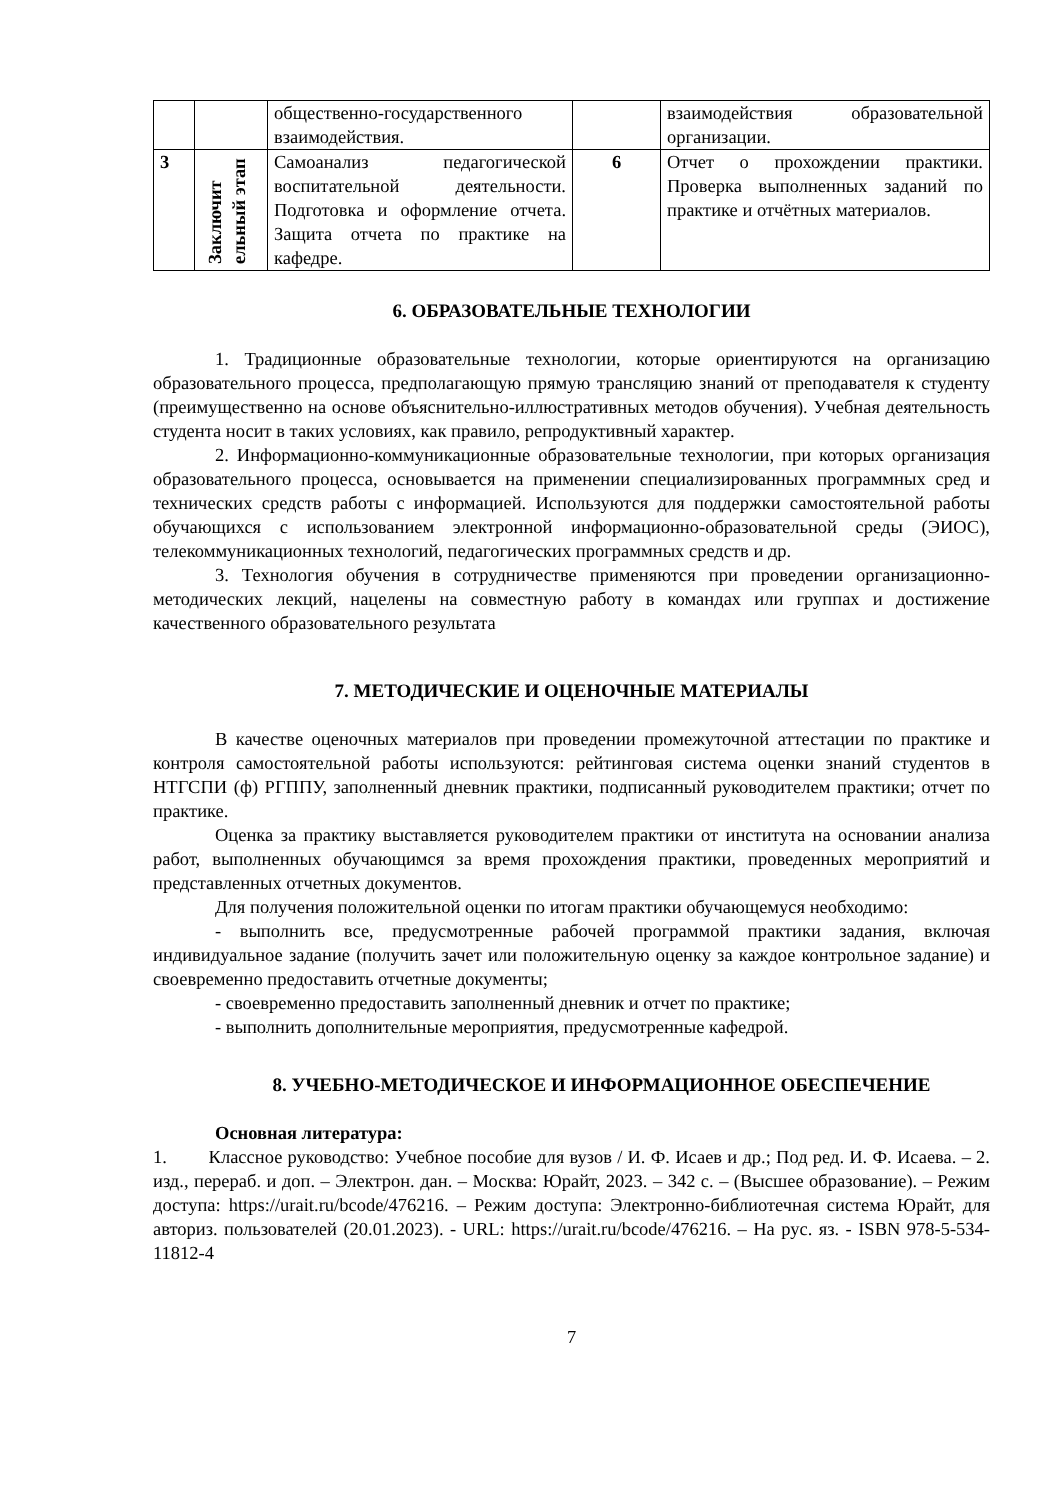| | | общественно-государственного взаимодействия. | | взаимодействия образовательной организации. |
| 3 | Заключит ельный этап | Самоанализ педагогической воспитательной деятельности. Подготовка и оформление отчета. Защита отчета по практике на кафедре. | 6 | Отчет о прохождении практики. Проверка выполненных заданий по практике и отчётных материалов. |
6. ОБРАЗОВАТЕЛЬНЫЕ ТЕХНОЛОГИИ
1. Традиционные образовательные технологии, которые ориентируются на организацию образовательного процесса, предполагающую прямую трансляцию знаний от преподавателя к студенту (преимущественно на основе объяснительно-иллюстративных методов обучения). Учебная деятельность студента носит в таких условиях, как правило, репродуктивный характер.
2. Информационно-коммуникационные образовательные технологии, при которых организация образовательного процесса, основывается на применении специализированных программных сред и технических средств работы с информацией. Используются для поддержки самостоятельной работы обучающихся с использованием электронной информационно-образовательной среды (ЭИОС), телекоммуникационных технологий, педагогических программных средств и др.
3. Технология обучения в сотрудничестве применяются при проведении организационно-методических лекций, нацелены на совместную работу в командах или группах и достижение качественного образовательного результата
7. МЕТОДИЧЕСКИЕ И ОЦЕНОЧНЫЕ МАТЕРИАЛЫ
В качестве оценочных материалов при проведении промежуточной аттестации по практике и контроля самостоятельной работы используются: рейтинговая система оценки знаний студентов в НТГСПИ (ф) РГППУ, заполненный дневник практики, подписанный руководителем практики; отчет по практике.
Оценка за практику выставляется руководителем практики от института на основании анализа работ, выполненных обучающимся за время прохождения практики, проведенных мероприятий и представленных отчетных документов.
Для получения положительной оценки по итогам практики обучающемуся необходимо:
- выполнить все, предусмотренные рабочей программой практики задания, включая индивидуальное задание (получить зачет или положительную оценку за каждое контрольное задание) и своевременно предоставить отчетные документы;
- своевременно предоставить заполненный дневник и отчет по практике;
- выполнить дополнительные мероприятия, предусмотренные кафедрой.
8. УЧЕБНО-МЕТОДИЧЕСКОЕ И ИНФОРМАЦИОННОЕ ОБЕСПЕЧЕНИЕ
Основная литература:
1. Классное руководство: Учебное пособие для вузов / И. Ф. Исаев и др.; Под ред. И. Ф. Исаева. – 2. изд., перераб. и доп. – Электрон. дан. – Москва: Юрайт, 2023. – 342 с. – (Высшее образование). – Режим доступа: https://urait.ru/bcode/476216. – Режим доступа: Электронно-библиотечная система Юрайт, для авториз. пользователей (20.01.2023). - URL: https://urait.ru/bcode/476216. – На рус. яз. - ISBN 978-5-534-11812-4
7